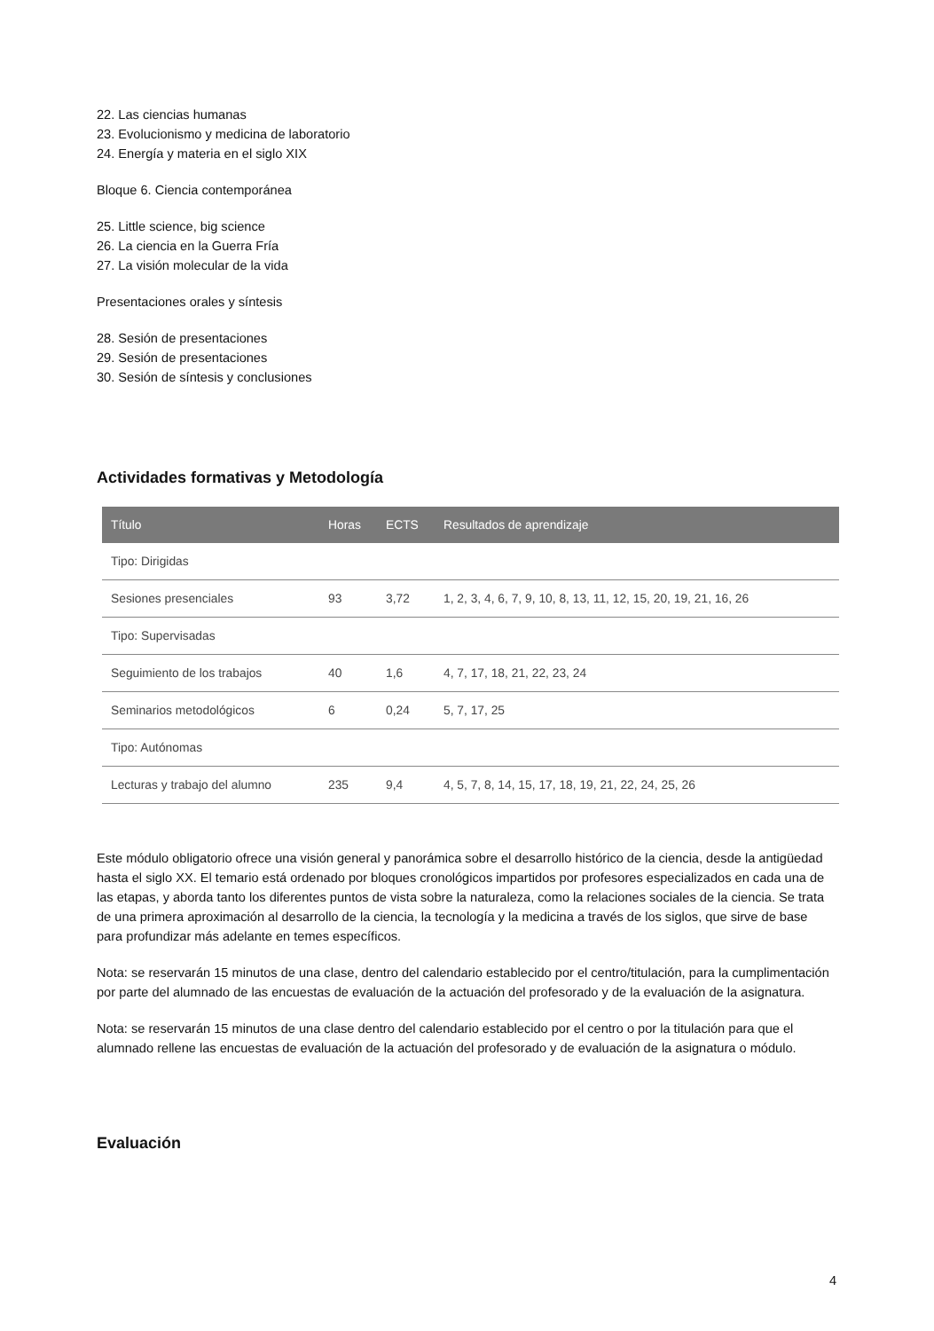22. Las ciencias humanas
23. Evolucionismo y medicina de laboratorio
24. Energía y materia en el siglo XIX
Bloque 6. Ciencia contemporánea
25. Little science, big science
26. La ciencia en la Guerra Fría
27. La visión molecular de la vida
Presentaciones orales y síntesis
28. Sesión de presentaciones
29. Sesión de presentaciones
30. Sesión de síntesis y conclusiones
Actividades formativas y Metodología
| Título | Horas | ECTS | Resultados de aprendizaje |
| --- | --- | --- | --- |
| Tipo: Dirigidas | | | |
| Sesiones presenciales | 93 | 3,72 | 1, 2, 3, 4, 6, 7, 9, 10, 8, 13, 11, 12, 15, 20, 19, 21, 16, 26 |
| Tipo: Supervisadas | | | |
| Seguimiento de los trabajos | 40 | 1,6 | 4, 7, 17, 18, 21, 22, 23, 24 |
| Seminarios metodológicos | 6 | 0,24 | 5, 7, 17, 25 |
| Tipo: Autónomas | | | |
| Lecturas y trabajo del alumno | 235 | 9,4 | 4, 5, 7, 8, 14, 15, 17, 18, 19, 21, 22, 24, 25, 26 |
Este módulo obligatorio ofrece una visión general y panorámica sobre el desarrollo histórico de la ciencia, desde la antigüedad hasta el siglo XX. El temario está ordenado por bloques cronológicos impartidos por profesores especializados en cada una de las etapas, y aborda tanto los diferentes puntos de vista sobre la naturaleza, como la relaciones sociales de la ciencia. Se trata de una primera aproximación al desarrollo de la ciencia, la tecnología y la medicina a través de los siglos, que sirve de base para profundizar más adelante en temes específicos.
Nota: se reservarán 15 minutos de una clase, dentro del calendario establecido por el centro/titulación, para la cumplimentación por parte del alumnado de las encuestas de evaluación de la actuación del profesorado y de la evaluación de la asignatura.
Nota: se reservarán 15 minutos de una clase dentro del calendario establecido por el centro o por la titulación para que el alumnado rellene las encuestas de evaluación de la actuación del profesorado y de evaluación de la asignatura o módulo.
Evaluación
4